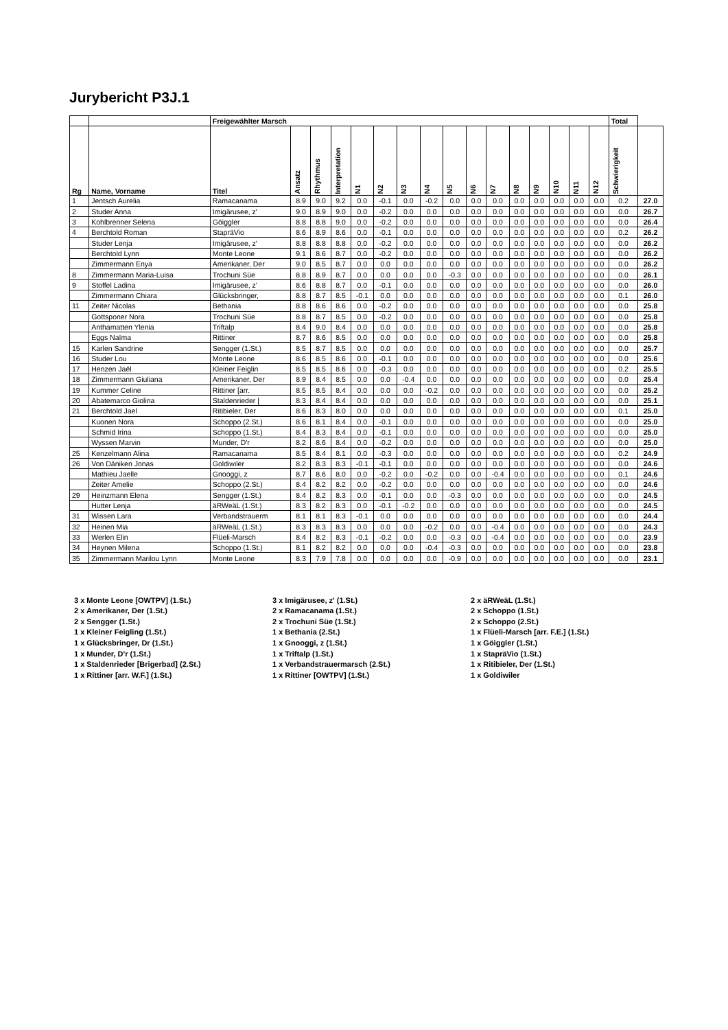Jurybericht P3J.1
| | | Freigewählter Marsch | | | | | | | | | | | | | | | | Total | |
| --- | --- | --- | --- | --- | --- | --- | --- | --- | --- | --- | --- | --- | --- | --- | --- | --- | --- | --- | --- |
| Rg | Name, Vorname | Titel | Ansatz | Rhythmus | Interpretation | N1 | N2 | N3 | N4 | N5 | N6 | N7 | N8 | N9 | N10 | N11 | N12 | Schwierigkeit | |
| 1 | Jentsch Aurelia | Ramacanama | 8.9 | 9.0 | 9.2 | 0.0 | -0.1 | 0.0 | -0.2 | 0.0 | 0.0 | 0.0 | 0.0 | 0.0 | 0.0 | 0.0 | 0.0 | 0.2 | 27.0 |
| 2 | Studer Anna | Imigärusee, z' | 9.0 | 8.9 | 9.0 | 0.0 | -0.2 | 0.0 | 0.0 | 0.0 | 0.0 | 0.0 | 0.0 | 0.0 | 0.0 | 0.0 | 0.0 | 0.0 | 26.7 |
| 3 | Kohlbrenner Selena | Göiggler | 8.8 | 8.8 | 9.0 | 0.0 | -0.2 | 0.0 | 0.0 | 0.0 | 0.0 | 0.0 | 0.0 | 0.0 | 0.0 | 0.0 | 0.0 | 0.0 | 26.4 |
| 4 | Berchtold Roman | StapräVio | 8.6 | 8.9 | 8.6 | 0.0 | -0.1 | 0.0 | 0.0 | 0.0 | 0.0 | 0.0 | 0.0 | 0.0 | 0.0 | 0.0 | 0.0 | 0.2 | 26.2 |
| | Studer Lenja | Imigärusee, z' | 8.8 | 8.8 | 8.8 | 0.0 | -0.2 | 0.0 | 0.0 | 0.0 | 0.0 | 0.0 | 0.0 | 0.0 | 0.0 | 0.0 | 0.0 | 0.0 | 26.2 |
| | Berchtold Lynn | Monte Leone | 9.1 | 8.6 | 8.7 | 0.0 | -0.2 | 0.0 | 0.0 | 0.0 | 0.0 | 0.0 | 0.0 | 0.0 | 0.0 | 0.0 | 0.0 | 0.0 | 26.2 |
| | Zimmermann Enya | Amerikaner, Der | 9.0 | 8.5 | 8.7 | 0.0 | 0.0 | 0.0 | 0.0 | 0.0 | 0.0 | 0.0 | 0.0 | 0.0 | 0.0 | 0.0 | 0.0 | 0.0 | 26.2 |
| 8 | Zimmermann Maria-Luisa | Trochuni Süe | 8.8 | 8.9 | 8.7 | 0.0 | 0.0 | 0.0 | 0.0 | -0.3 | 0.0 | 0.0 | 0.0 | 0.0 | 0.0 | 0.0 | 0.0 | 0.0 | 26.1 |
| 9 | Stoffel Ladina | Imigärusee, z' | 8.6 | 8.8 | 8.7 | 0.0 | -0.1 | 0.0 | 0.0 | 0.0 | 0.0 | 0.0 | 0.0 | 0.0 | 0.0 | 0.0 | 0.0 | 0.0 | 26.0 |
| | Zimmermann Chiara | Glücksbringer, | 8.8 | 8.7 | 8.5 | -0.1 | 0.0 | 0.0 | 0.0 | 0.0 | 0.0 | 0.0 | 0.0 | 0.0 | 0.0 | 0.0 | 0.0 | 0.1 | 26.0 |
| 11 | Zeiter Nicolas | Bethania | 8.8 | 8.6 | 8.6 | 0.0 | -0.2 | 0.0 | 0.0 | 0.0 | 0.0 | 0.0 | 0.0 | 0.0 | 0.0 | 0.0 | 0.0 | 0.0 | 25.8 |
| | Gottsponer Nora | Trochuni Süe | 8.8 | 8.7 | 8.5 | 0.0 | -0.2 | 0.0 | 0.0 | 0.0 | 0.0 | 0.0 | 0.0 | 0.0 | 0.0 | 0.0 | 0.0 | 0.0 | 25.8 |
| | Anthamatten Ylenia | Triftalp | 8.4 | 9.0 | 8.4 | 0.0 | 0.0 | 0.0 | 0.0 | 0.0 | 0.0 | 0.0 | 0.0 | 0.0 | 0.0 | 0.0 | 0.0 | 0.0 | 25.8 |
| | Eggs Naïma | Rittiner | 8.7 | 8.6 | 8.5 | 0.0 | 0.0 | 0.0 | 0.0 | 0.0 | 0.0 | 0.0 | 0.0 | 0.0 | 0.0 | 0.0 | 0.0 | 0.0 | 25.8 |
| 15 | Karlen Sandrine | Sengger (1.St.) | 8.5 | 8.7 | 8.5 | 0.0 | 0.0 | 0.0 | 0.0 | 0.0 | 0.0 | 0.0 | 0.0 | 0.0 | 0.0 | 0.0 | 0.0 | 0.0 | 25.7 |
| 16 | Studer Lou | Monte Leone | 8.6 | 8.5 | 8.6 | 0.0 | -0.1 | 0.0 | 0.0 | 0.0 | 0.0 | 0.0 | 0.0 | 0.0 | 0.0 | 0.0 | 0.0 | 0.0 | 25.6 |
| 17 | Henzen Jaël | Kleiner Feiglin | 8.5 | 8.5 | 8.6 | 0.0 | -0.3 | 0.0 | 0.0 | 0.0 | 0.0 | 0.0 | 0.0 | 0.0 | 0.0 | 0.0 | 0.0 | 0.2 | 25.5 |
| 18 | Zimmermann Giuliana | Amerikaner, Der | 8.9 | 8.4 | 8.5 | 0.0 | 0.0 | -0.4 | 0.0 | 0.0 | 0.0 | 0.0 | 0.0 | 0.0 | 0.0 | 0.0 | 0.0 | 0.0 | 25.4 |
| 19 | Kummer Celine | Rittiner [arr. | 8.5 | 8.5 | 8.4 | 0.0 | 0.0 | 0.0 | -0.2 | 0.0 | 0.0 | 0.0 | 0.0 | 0.0 | 0.0 | 0.0 | 0.0 | 0.0 | 25.2 |
| 20 | Abatemarco Giolina | Staldenrieder [ | 8.3 | 8.4 | 8.4 | 0.0 | 0.0 | 0.0 | 0.0 | 0.0 | 0.0 | 0.0 | 0.0 | 0.0 | 0.0 | 0.0 | 0.0 | 0.0 | 25.1 |
| 21 | Berchtold Jael | Ritibieler, Der | 8.6 | 8.3 | 8.0 | 0.0 | 0.0 | 0.0 | 0.0 | 0.0 | 0.0 | 0.0 | 0.0 | 0.0 | 0.0 | 0.0 | 0.0 | 0.1 | 25.0 |
| | Kuonen Nora | Schoppo (2.St.) | 8.6 | 8.1 | 8.4 | 0.0 | -0.1 | 0.0 | 0.0 | 0.0 | 0.0 | 0.0 | 0.0 | 0.0 | 0.0 | 0.0 | 0.0 | 0.0 | 25.0 |
| | Schmid Irina | Schoppo (1.St.) | 8.4 | 8.3 | 8.4 | 0.0 | -0.1 | 0.0 | 0.0 | 0.0 | 0.0 | 0.0 | 0.0 | 0.0 | 0.0 | 0.0 | 0.0 | 0.0 | 25.0 |
| | Wyssen Marvin | Munder, D'r | 8.2 | 8.6 | 8.4 | 0.0 | -0.2 | 0.0 | 0.0 | 0.0 | 0.0 | 0.0 | 0.0 | 0.0 | 0.0 | 0.0 | 0.0 | 0.0 | 25.0 |
| 25 | Kenzelmann Alina | Ramacanama | 8.5 | 8.4 | 8.1 | 0.0 | -0.3 | 0.0 | 0.0 | 0.0 | 0.0 | 0.0 | 0.0 | 0.0 | 0.0 | 0.0 | 0.0 | 0.2 | 24.9 |
| 26 | Von Däniken Jonas | Goldiwiler | 8.2 | 8.3 | 8.3 | -0.1 | -0.1 | 0.0 | 0.0 | 0.0 | 0.0 | 0.0 | 0.0 | 0.0 | 0.0 | 0.0 | 0.0 | 0.0 | 24.6 |
| | Mathieu Jaelle | Gnooggi, z | 8.7 | 8.6 | 8.0 | 0.0 | -0.2 | 0.0 | -0.2 | 0.0 | 0.0 | -0.4 | 0.0 | 0.0 | 0.0 | 0.0 | 0.0 | 0.1 | 24.6 |
| | Zeiter Amelie | Schoppo (2.St.) | 8.4 | 8.2 | 8.2 | 0.0 | -0.2 | 0.0 | 0.0 | 0.0 | 0.0 | 0.0 | 0.0 | 0.0 | 0.0 | 0.0 | 0.0 | 0.0 | 24.6 |
| 29 | Heinzmann Elena | Sengger (1.St.) | 8.4 | 8.2 | 8.3 | 0.0 | -0.1 | 0.0 | 0.0 | -0.3 | 0.0 | 0.0 | 0.0 | 0.0 | 0.0 | 0.0 | 0.0 | 0.0 | 24.5 |
| | Hutter Lenja | äRWeäL (1.St.) | 8.3 | 8.2 | 8.3 | 0.0 | -0.1 | -0.2 | 0.0 | 0.0 | 0.0 | 0.0 | 0.0 | 0.0 | 0.0 | 0.0 | 0.0 | 0.0 | 24.5 |
| 31 | Wissen Lara | Verbandstrauerm | 8.1 | 8.1 | 8.3 | -0.1 | 0.0 | 0.0 | 0.0 | 0.0 | 0.0 | 0.0 | 0.0 | 0.0 | 0.0 | 0.0 | 0.0 | 0.0 | 24.4 |
| 32 | Heinen Mia | äRWeäL (1.St.) | 8.3 | 8.3 | 8.3 | 0.0 | 0.0 | 0.0 | -0.2 | 0.0 | 0.0 | -0.4 | 0.0 | 0.0 | 0.0 | 0.0 | 0.0 | 0.0 | 24.3 |
| 33 | Werlen Elin | Flüeli-Marsch | 8.4 | 8.2 | 8.3 | -0.1 | -0.2 | 0.0 | 0.0 | -0.3 | 0.0 | -0.4 | 0.0 | 0.0 | 0.0 | 0.0 | 0.0 | 0.0 | 23.9 |
| 34 | Heynen Milena | Schoppo (1.St.) | 8.1 | 8.2 | 8.2 | 0.0 | 0.0 | 0.0 | -0.4 | -0.3 | 0.0 | 0.0 | 0.0 | 0.0 | 0.0 | 0.0 | 0.0 | 0.0 | 23.8 |
| 35 | Zimmermann Marilou Lynn | Monte Leone | 8.3 | 7.9 | 7.8 | 0.0 | 0.0 | 0.0 | 0.0 | -0.9 | 0.0 | 0.0 | 0.0 | 0.0 | 0.0 | 0.0 | 0.0 | 0.0 | 23.1 |
3 x Monte Leone [OWTPV] (1.St.)
2 x Amerikaner, Der (1.St.)
2 x Sengger (1.St.)
1 x Kleiner Feigling (1.St.)
1 x Glücksbringer, Dr (1.St.)
1 x Munder, D'r (1.St.)
1 x Staldenrieder [Brigerbad] (2.St.)
1 x Rittiner [arr. W.F.] (1.St.)
3 x Imigärusee, z' (1.St.)
2 x Ramacanama (1.St.)
2 x Trochuni Süe (1.St.)
1 x Bethania (2.St.)
1 x Gnooggi, z (1.St.)
1 x Triftalp (1.St.)
1 x Verbandstrauermarsch (2.St.)
1 x Rittiner [OWTPV] (1.St.)
2 x äRWeäL (1.St.)
2 x Schoppo (1.St.)
2 x Schoppo (2.St.)
1 x Flüeli-Marsch [arr. F.E.] (1.St.)
1 x Göiggler (1.St.)
1 x StapräVio (1.St.)
1 x Ritibieler, Der (1.St.)
1 x Goldiwiler